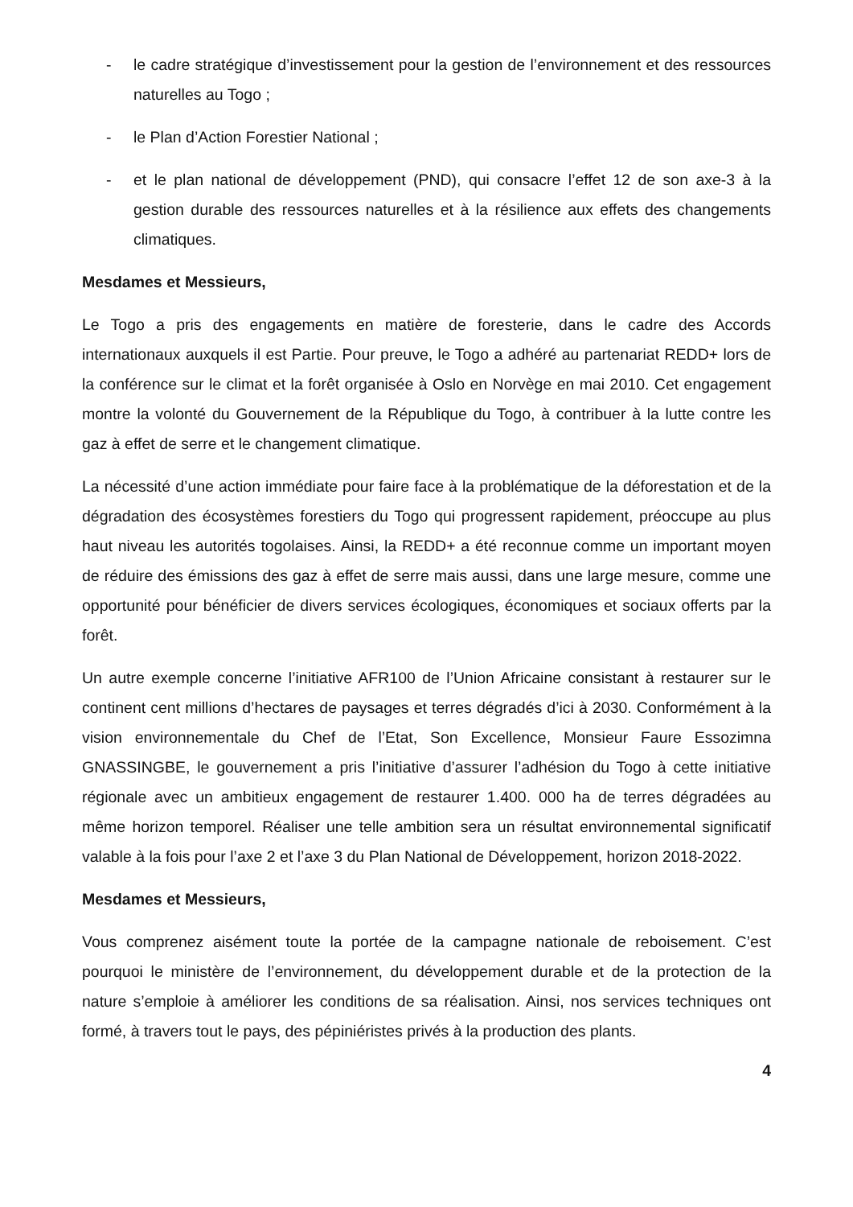- le cadre stratégique d’investissement pour la gestion de l’environnement et des ressources naturelles au Togo ;
- le Plan d’Action Forestier National ;
- et le plan national de développement (PND), qui consacre l’effet 12 de son axe-3 à la gestion durable des ressources naturelles et à la résilience aux effets des changements climatiques.
Mesdames et Messieurs,
Le Togo a pris des engagements en matière de foresterie, dans le cadre des Accords internationaux auxquels il est Partie. Pour preuve, le Togo a adhéré au partenariat REDD+ lors de la conférence sur le climat et la forêt organisée à Oslo en Norvège en mai 2010. Cet engagement montre la volonté du Gouvernement de la République du Togo, à contribuer à la lutte contre les gaz à effet de serre et le changement climatique.
La nécessité d’une action immédiate pour faire face à la problématique de la déforestation et de la dégradation des écosystèmes forestiers du Togo qui progressent rapidement, préoccupe au plus haut niveau les autorités togolaises. Ainsi, la REDD+ a été reconnue comme un important moyen de réduire des émissions des gaz à effet de serre mais aussi, dans une large mesure, comme une opportunité pour bénéficier de divers services écologiques, économiques et sociaux offerts par la forêt.
Un autre exemple concerne l’initiative AFR100 de l’Union Africaine consistant à restaurer sur le continent cent millions d’hectares de paysages et terres dégradés d’ici à 2030. Conformément à la vision environnementale du Chef de l’Etat, Son Excellence, Monsieur Faure Essozimna GNASSINGBE, le gouvernement a pris l’initiative d’assurer l’adhésion du Togo à cette initiative régionale avec un ambitieux engagement de restaurer 1.400. 000 ha de terres dégradées au même horizon temporel. Réaliser une telle ambition sera un résultat environnemental significatif valable à la fois pour l’axe 2 et l’axe 3 du Plan National de Développement, horizon 2018-2022.
Mesdames et Messieurs,
Vous comprenez aisément toute la portée de la campagne nationale de reboisement. C’est pourquoi le ministère de l’environnement, du développement durable et de la protection de la nature s’emploie à améliorer les conditions de sa réalisation. Ainsi, nos services techniques ont formé, à travers tout le pays, des pépiniéristes privés à la production des plants.
4